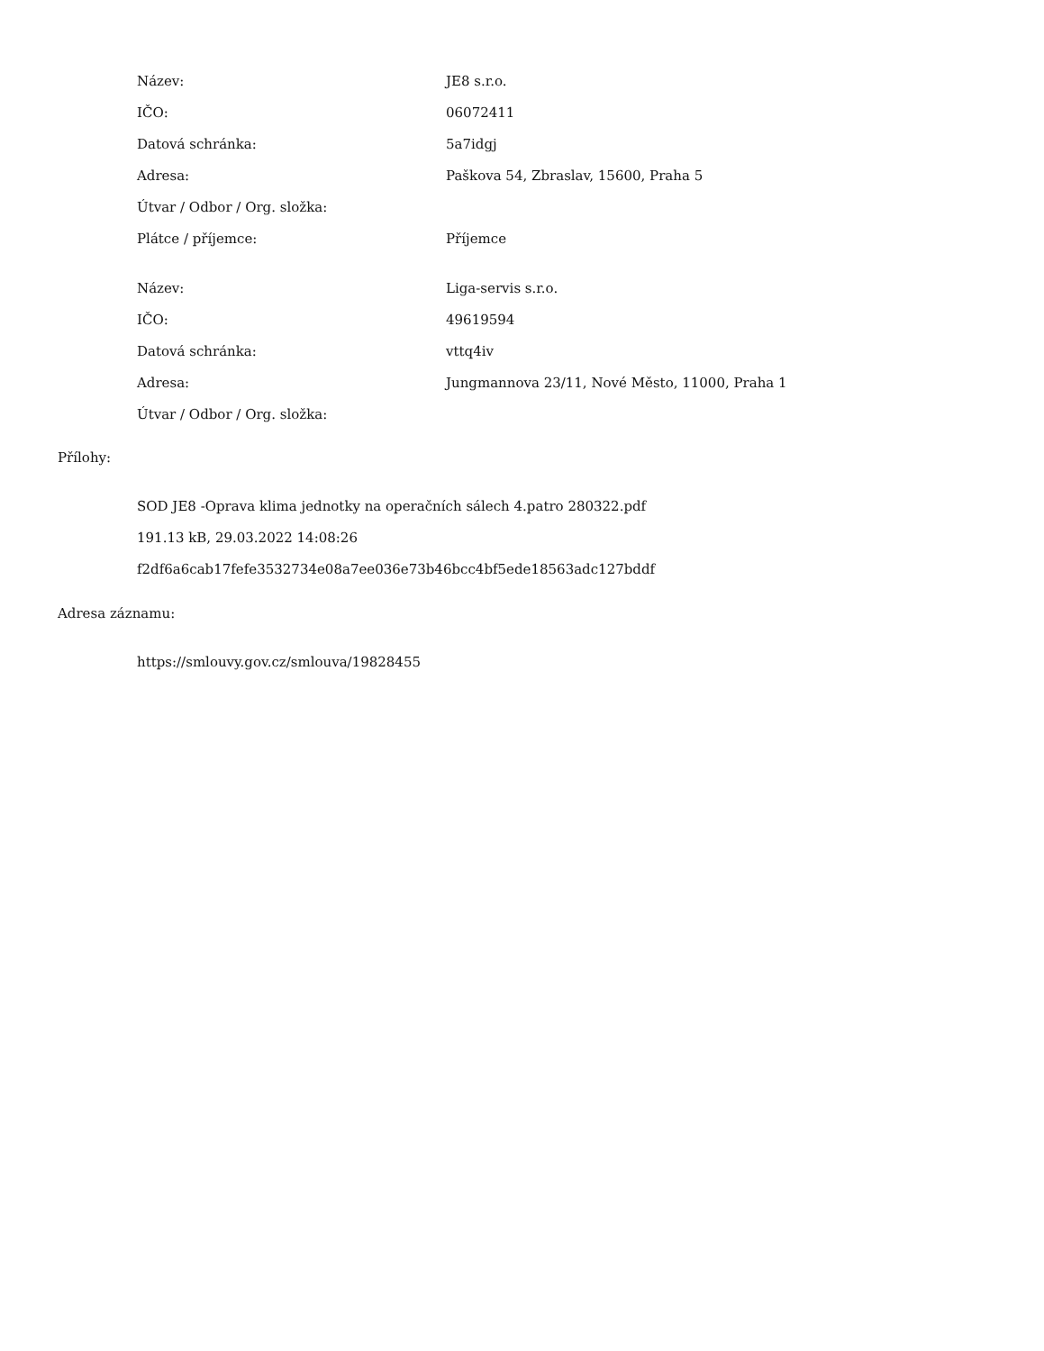| Název: | JE8 s.r.o. |
| IČO: | 06072411 |
| Datová schránka: | 5a7idgj |
| Adresa: | Paškova 54, Zbraslav, 15600, Praha 5 |
| Útvar / Odbor / Org. složka: | |
| Plátce / příjemce: | Příjemce |
| Název: | Liga-servis s.r.o. |
| IČO: | 49619594 |
| Datová schránka: | vttq4iv |
| Adresa: | Jungmannova 23/11, Nové Město, 11000, Praha 1 |
| Útvar / Odbor / Org. složka: | |
Přílohy:
SOD JE8 -Oprava klima jednotky na operačních sálech 4.patro 280322.pdf
191.13 kB, 29.03.2022 14:08:26
f2df6a6cab17fefe3532734e08a7ee036e73b46bcc4bf5ede18563adc127bddf
Adresa záznamu:
https://smlouvy.gov.cz/smlouva/19828455